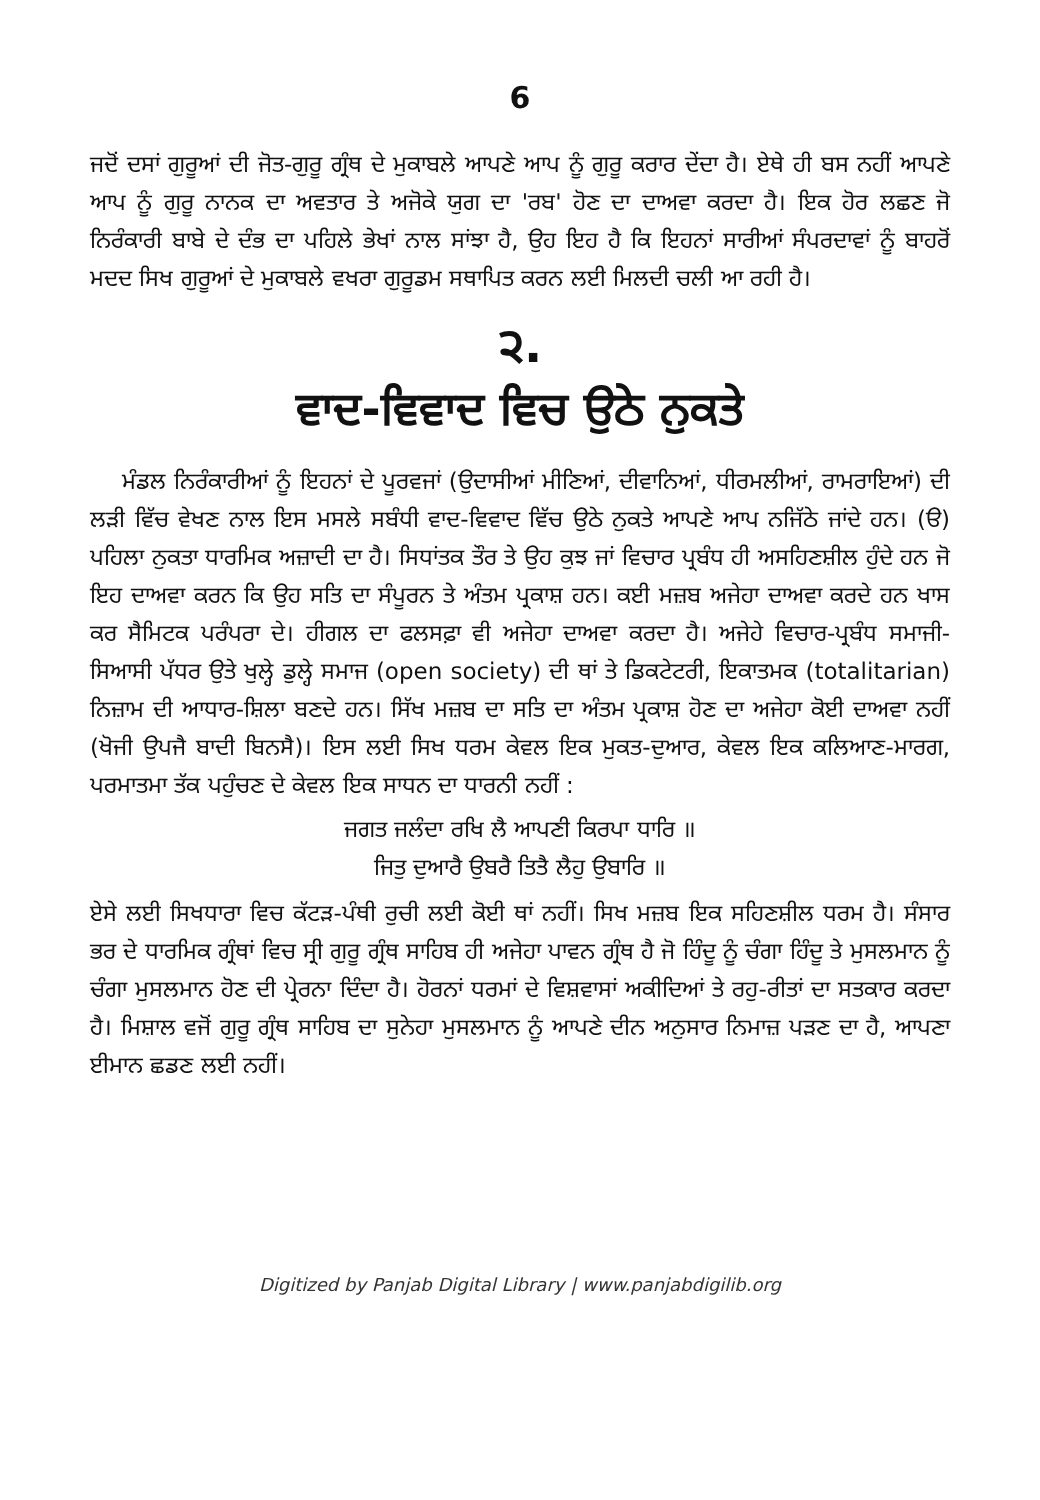6
ਜਦੋਂ ਦਸਾਂ ਗੁਰੂਆਂ ਦੀ ਜੋਤ-ਗੁਰੂ ਗ੍ਰੰਥ ਦੇ ਮੁਕਾਬਲੇ ਆਪਣੇ ਆਪ ਨੂੰ ਗੁਰੂ ਕਰਾਰ ਦੇਂਦਾ ਹੈ। ਏਥੇ ਹੀ ਬਸ ਨਹੀਂ ਆਪਣੇ ਆਪ ਨੂੰ ਗੁਰੂ ਨਾਨਕ ਦਾ ਅਵਤਾਰ ਤੇ ਅਜੋਕੇ ਯੁਗ ਦਾ 'ਰਬ' ਹੋਣ ਦਾ ਦਾਅਵਾ ਕਰਦਾ ਹੈ। ਇਕ ਹੋਰ ਲਛਣ ਜੋ ਨਿਰੰਕਾਰੀ ਬਾਬੇ ਦੇ ਦੰਭ ਦਾ ਪਹਿਲੇ ਭੇਖਾਂ ਨਾਲ ਸਾਂਝਾ ਹੈ, ਉਹ ਇਹ ਹੈ ਕਿ ਇਹਨਾਂ ਸਾਰੀਆਂ ਸੰਪਰਦਾਵਾਂ ਨੂੰ ਬਾਹਰੋਂ ਮਦਦ ਸਿਖ ਗੁਰੂਆਂ ਦੇ ਮੁਕਾਬਲੇ ਵਖਰਾ ਗੁਰੂਡਮ ਸਥਾਪਿਤ ਕਰਨ ਲਈ ਮਿਲਦੀ ਚਲੀ ਆ ਰਹੀ ਹੈ।
੨.
ਵਾਦ-ਵਿਵਾਦ ਵਿਚ ਉਠੇ ਨੁਕਤੇ
ਮੰਡਲ ਨਿਰੰਕਾਰੀਆਂ ਨੂੰ ਇਹਨਾਂ ਦੇ ਪੂਰਵਜਾਂ (ਉਦਾਸੀਆਂ ਮੀਣਿਆਂ, ਦੀਵਾਨਿਆਂ, ਧੀਰਮਲੀਆਂ, ਰਾਮਰਾਇਆਂ) ਦੀ ਲੜੀ ਵਿੱਚ ਵੇਖਣ ਨਾਲ ਇਸ ਮਸਲੇ ਸਬੰਧੀ ਵਾਦ-ਵਿਵਾਦ ਵਿੱਚ ਉਠੇ ਨੁਕਤੇ ਆਪਣੇ ਆਪ ਨਜਿੱਠੇ ਜਾਂਦੇ ਹਨ। (ੳ) ਪਹਿਲਾ ਨੁਕਤਾ ਧਾਰਮਿਕ ਅਜ਼ਾਦੀ ਦਾ ਹੈ। ਸਿਧਾਂਤਕ ਤੌਰ ਤੇ ਉਹ ਕੁਝ ਜਾਂ ਵਿਚਾਰ ਪ੍ਰਬੰਧ ਹੀ ਅਸਹਿਣਸ਼ੀਲ ਹੁੰਦੇ ਹਨ ਜੋ ਇਹ ਦਾਅਵਾ ਕਰਨ ਕਿ ਉਹ ਸਤਿ ਦਾ ਸੰਪੂਰਨ ਤੇ ਅੰਤਮ ਪ੍ਰਕਾਸ਼ ਹਨ। ਕਈ ਮਜ਼ਬ ਅਜੇਹਾ ਦਾਅਵਾ ਕਰਦੇ ਹਨ ਖਾਸ ਕਰ ਸੈਮਿਟਕ ਪਰੰਪਰਾ ਦੇ। ਹੀਗਲ ਦਾ ਫਲਸਫ਼ਾ ਵੀ ਅਜੇਹਾ ਦਾਅਵਾ ਕਰਦਾ ਹੈ। ਅਜੇਹੇ ਵਿਚਾਰ-ਪ੍ਰਬੰਧ ਸਮਾਜੀ-ਸਿਆਸੀ ਪੱਧਰ ਉਤੇ ਖੁਲ੍ਹੇ ਡੁਲ੍ਹੇ ਸਮਾਜ (open society) ਦੀ ਥਾਂ ਤੇ ਡਿਕਟੇਟਰੀ, ਇਕਾਤਮਕ (totalitarian) ਨਿਜ਼ਾਮ ਦੀ ਆਧਾਰ-ਸ਼ਿਲਾ ਬਣਦੇ ਹਨ। ਸਿੱਖ ਮਜ਼ਬ ਦਾ ਸਤਿ ਦਾ ਅੰਤਮ ਪ੍ਰਕਾਸ਼ ਹੋਣ ਦਾ ਅਜੇਹਾ ਕੋਈ ਦਾਅਵਾ ਨਹੀਂ (ਖੋਜੀ ਉਪਜੈ ਬਾਦੀ ਬਿਨਸੈ)। ਇਸ ਲਈ ਸਿਖ ਧਰਮ ਕੇਵਲ ਇਕ ਮੁਕਤ-ਦੁਆਰ, ਕੇਵਲ ਇਕ ਕਲਿਆਣ-ਮਾਰਗ, ਪਰਮਾਤਮਾ ਤੱਕ ਪਹੁੰਚਣ ਦੇ ਕੇਵਲ ਇਕ ਸਾਧਨ ਦਾ ਧਾਰਨੀ ਨਹੀਂ :
ਜਗਤ ਜਲੰਦਾ ਰਖਿ ਲੈ ਆਪਣੀ ਕਿਰਪਾ ਧਾਰਿ ॥
ਜਿਤੁ ਦੁਆਰੈ ਉਬਰੈ ਤਿਤੈ ਲੈਹੁ ਉਬਾਰਿ ॥
ਏਸੇ ਲਈ ਸਿਖਧਾਰਾ ਵਿਚ ਕੱਟੜ-ਪੰਥੀ ਰੁਚੀ ਲਈ ਕੋਈ ਥਾਂ ਨਹੀਂ। ਸਿਖ ਮਜ਼ਬ ਇਕ ਸਹਿਣਸ਼ੀਲ ਧਰਮ ਹੈ। ਸੰਸਾਰ ਭਰ ਦੇ ਧਾਰਮਿਕ ਗ੍ਰੰਥਾਂ ਵਿਚ ਸ੍ਰੀ ਗੁਰੂ ਗ੍ਰੰਥ ਸਾਹਿਬ ਹੀ ਅਜੇਹਾ ਪਾਵਨ ਗ੍ਰੰਥ ਹੈ ਜੋ ਹਿੰਦੂ ਨੂੰ ਚੰਗਾ ਹਿੰਦੂ ਤੇ ਮੁਸਲਮਾਨ ਨੂੰ ਚੰਗਾ ਮੁਸਲਮਾਨ ਹੋਣ ਦੀ ਪ੍ਰੇਰਨਾ ਦਿੰਦਾ ਹੈ। ਹੋਰਨਾਂ ਧਰਮਾਂ ਦੇ ਵਿਸ਼ਵਾਸਾਂ ਅਕੀਦਿਆਂ ਤੇ ਰਹੁ-ਰੀਤਾਂ ਦਾ ਸਤਕਾਰ ਕਰਦਾ ਹੈ। ਮਿਸ਼ਾਲ ਵਜੋਂ ਗੁਰੂ ਗ੍ਰੰਥ ਸਾਹਿਬ ਦਾ ਸੁਨੇਹਾ ਮੁਸਲਮਾਨ ਨੂੰ ਆਪਣੇ ਦੀਨ ਅਨੁਸਾਰ ਨਿਮਾਜ਼ ਪੜਣ ਦਾ ਹੈ, ਆਪਣਾ ਈਮਾਨ ਛਡਣ ਲਈ ਨਹੀਂ।
Digitized by Panjab Digital Library | www.panjabdigilib.org